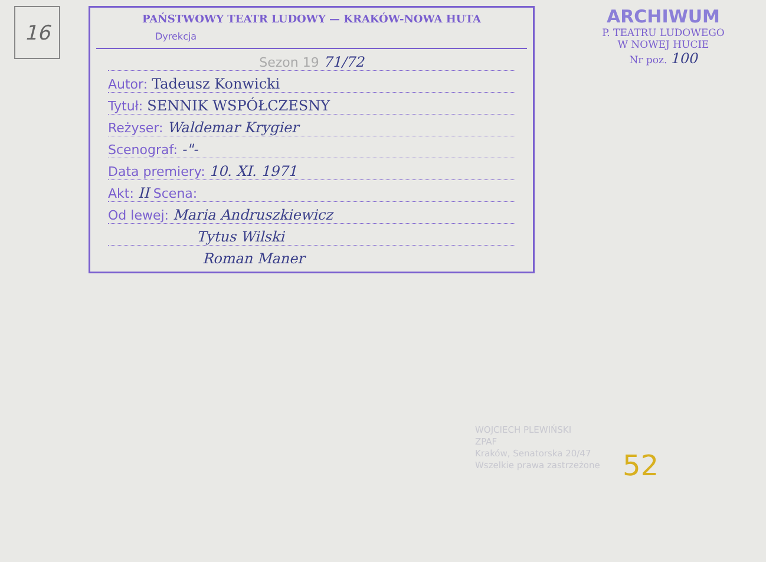16
PAŃSTWOWY TEATR LUDOWY — KRAKÓW-NOWA HUTA
Dyrekcja
Sezon 19 71/72
Autor: Tadeusz Konwicki
Tytuł: SENNIK WSPÓŁCZESNY
Reżyser: Waldemar Krygier
Scenograf: -"-
Data premiery: 10. XI. 1971
Akt: II Scena:
Od lewej: Maria Andruszkiewicz
Tytus Wilski
Roman Maner
ARCHIWUM
P. TEATRU LUDOWEGO
W NOWEJ HUCIE
Nr poz. 100
WOJCIECH PLEWIŃSKI
ZPAF
Kraków, Senatorska 20/47
Wszelkie prawa zastrzeżone
52